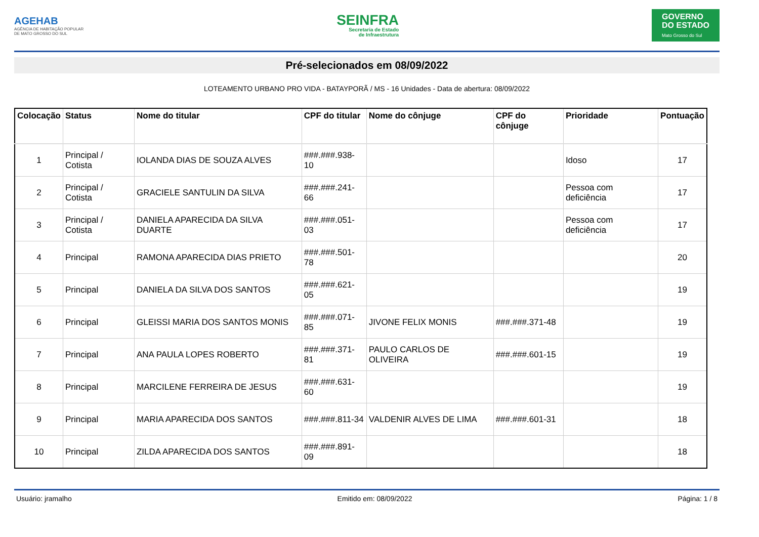AGEHAB
AGÊNCIA DE HABITAÇÃO POPULAR
DE MATO GROSSO DO SUL
SEINFRA
Secretaria de Estado
de Infraestrutura
GOVERNO
DO ESTADO
Mato Grosso do Sul
Pré-selecionados em 08/09/2022
LOTEAMENTO URBANO PRO VIDA - BATAYPORÃ / MS - 16 Unidades - Data de abertura: 08/09/2022
| Colocação | Status | Nome do titular | CPF do titular | Nome do cônjuge | CPF do cônjuge | Prioridade | Pontuação |
| --- | --- | --- | --- | --- | --- | --- | --- |
| 1 | Principal / Cotista | IOLANDA DIAS DE SOUZA ALVES | ###.###.938-10 | | | Idoso | 17 |
| 2 | Principal / Cotista | GRACIELE SANTULIN DA SILVA | ###.###.241-66 | | | Pessoa com deficiência | 17 |
| 3 | Principal / Cotista | DANIELA APARECIDA DA SILVA DUARTE | ###.###.051-03 | | | Pessoa com deficiência | 17 |
| 4 | Principal | RAMONA APARECIDA DIAS PRIETO | ###.###.501-78 | | | | 20 |
| 5 | Principal | DANIELA DA SILVA DOS SANTOS | ###.###.621-05 | | | | 19 |
| 6 | Principal | GLEISSI MARIA DOS SANTOS MONIS | ###.###.071-85 | JIVONE FELIX MONIS | ###.###.371-48 | | 19 |
| 7 | Principal | ANA PAULA LOPES ROBERTO | ###.###.371-81 | PAULO CARLOS DE OLIVEIRA | ###.###.601-15 | | 19 |
| 8 | Principal | MARCILENE FERREIRA DE JESUS | ###.###.631-60 | | | | 19 |
| 9 | Principal | MARIA APARECIDA DOS SANTOS | ###.###.811-34 | VALDENIR ALVES DE LIMA | ###.###.601-31 | | 18 |
| 10 | Principal | ZILDA APARECIDA DOS SANTOS | ###.###.891-09 | | | | 18 |
Usuário: jramalho Emitido em: 08/09/2022 Página: 1 / 8